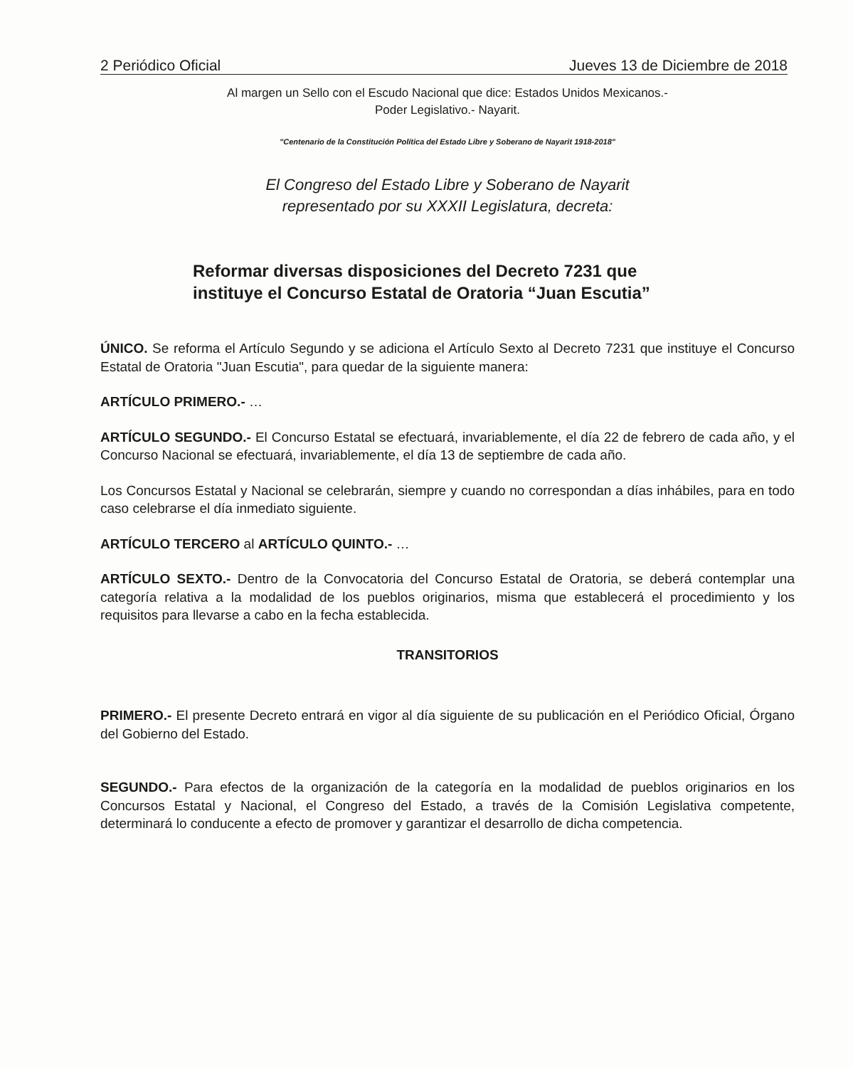2 Periódico Oficial Jueves 13 de Diciembre de 2018
Al margen un Sello con el Escudo Nacional que dice: Estados Unidos Mexicanos.-
Poder Legislativo.- Nayarit.
"Centenario de la Constitución Política del Estado Libre y Soberano de Nayarit 1918-2018"
El Congreso del Estado Libre y Soberano de Nayarit
representado por su XXXII Legislatura, decreta:
Reformar diversas disposiciones del Decreto 7231 que instituye el Concurso Estatal de Oratoria “Juan Escutia”
ÚNICO. Se reforma el Artículo Segundo y se adiciona el Artículo Sexto al Decreto 7231 que instituye el Concurso Estatal de Oratoria "Juan Escutia", para quedar de la siguiente manera:
ARTÍCULO PRIMERO.- …
ARTÍCULO SEGUNDO.- El Concurso Estatal se efectuará, invariablemente, el día 22 de febrero de cada año, y el Concurso Nacional se efectuará, invariablemente, el día 13 de septiembre de cada año.
Los Concursos Estatal y Nacional se celebrarán, siempre y cuando no correspondan a días inhábiles, para en todo caso celebrarse el día inmediato siguiente.
ARTÍCULO TERCERO al ARTÍCULO QUINTO.- …
ARTÍCULO SEXTO.- Dentro de la Convocatoria del Concurso Estatal de Oratoria, se deberá contemplar una categoría relativa a la modalidad de los pueblos originarios, misma que establecerá el procedimiento y los requisitos para llevarse a cabo en la fecha establecida.
TRANSITORIOS
PRIMERO.- El presente Decreto entrará en vigor al día siguiente de su publicación en el Periódico Oficial, Órgano del Gobierno del Estado.
SEGUNDO.- Para efectos de la organización de la categoría en la modalidad de pueblos originarios en los Concursos Estatal y Nacional, el Congreso del Estado, a través de la Comisión Legislativa competente, determinará lo conducente a efecto de promover y garantizar el desarrollo de dicha competencia.